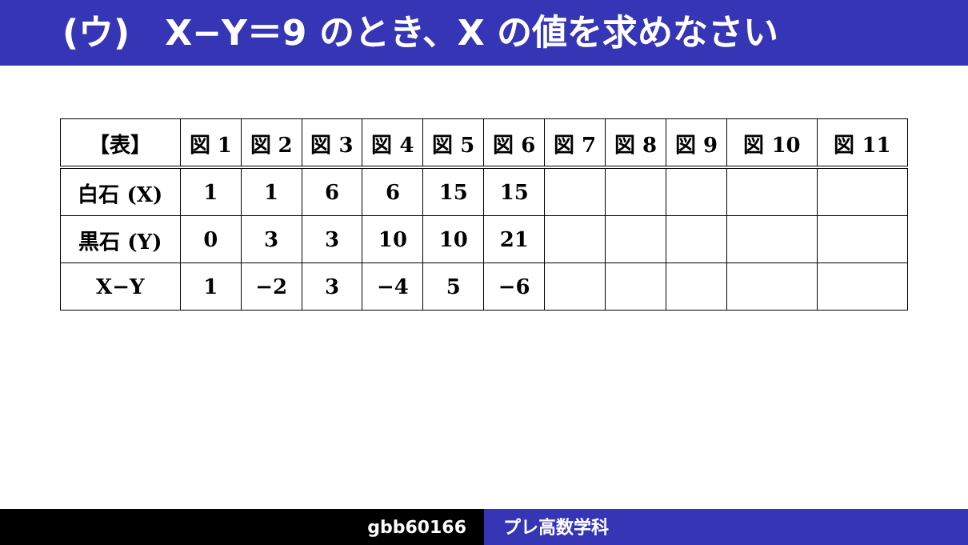(ウ)　X−Y＝9 のとき、X の値を求めなさい
| 【表】 | 図 1 | 図 2 | 図 3 | 図 4 | 図 5 | 図 6 | 図 7 | 図 8 | 図 9 | 図 10 | 図 11 |
| --- | --- | --- | --- | --- | --- | --- | --- | --- | --- | --- | --- |
| 白石 (X) | 1 | 1 | 6 | 6 | 15 | 15 | | | | | |
| 黒石 (Y) | 0 | 3 | 3 | 10 | 10 | 21 | | | | | |
| X−Y | 1 | −2 | 3 | −4 | 5 | −6 | | | | | |
gbb60166 プレ高数学科